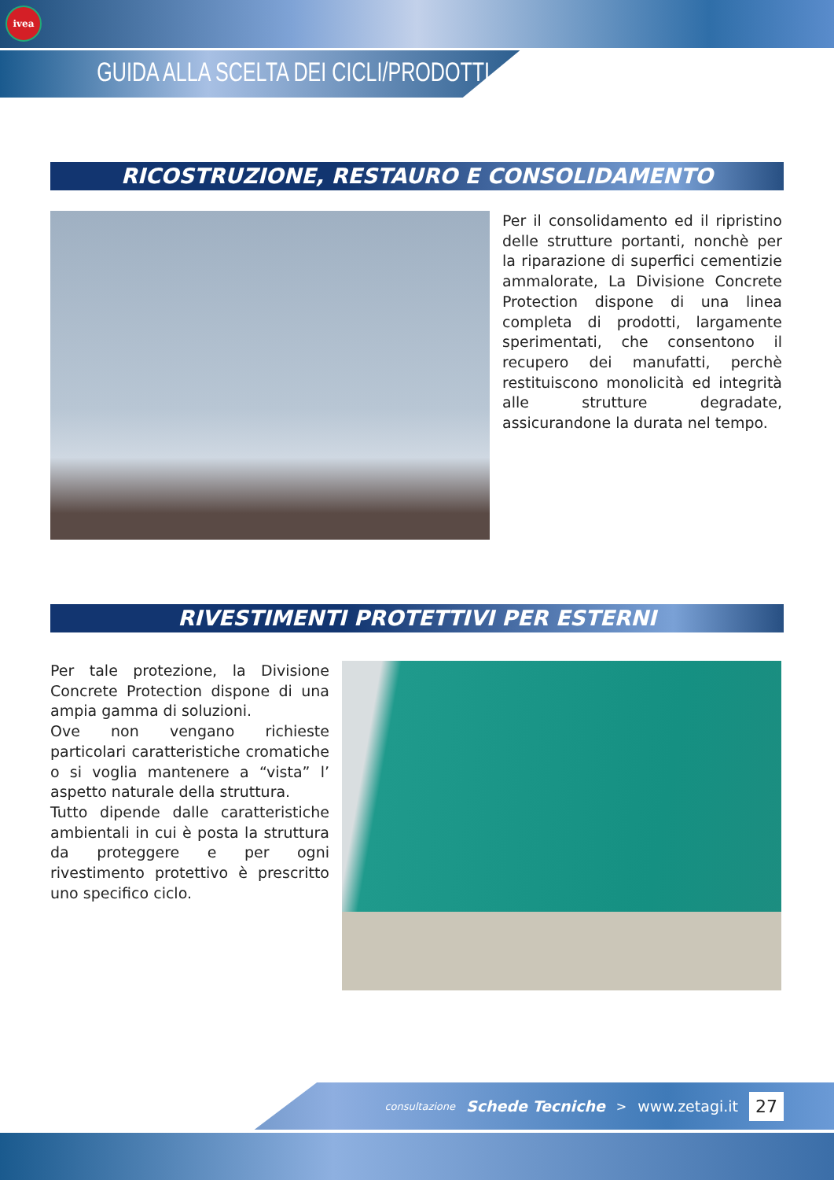ivea
GUIDA ALLA SCELTA DEI CICLI/PRODOTTI
RICOSTRUZIONE, RESTAURO E CONSOLIDAMENTO
Per il consolidamento ed il ripristino delle strutture portanti, nonchè per la riparazione di superfici cementizie ammalorate, La Divisione Concrete Protection dispone di una linea completa di prodotti, largamente sperimentati, che consentono il recupero dei manufatti, perchè restituiscono monolicità ed integrità alle strutture degradate, assicurandone la durata nel tempo.
RIVESTIMENTI PROTETTIVI PER ESTERNI
Per tale protezione, la Divisione Concrete Protection dispone di una ampia gamma di soluzioni.
Ove non vengano richieste particolari caratteristiche cromatiche o si voglia mantenere a “vista” l’ aspetto naturale della struttura.
Tutto dipende dalle caratteristiche ambientali in cui è posta la struttura da proteggere e per ogni rivestimento protettivo è prescritto uno specifico ciclo.
consultazione Schede Tecniche > www.zetagi.it 27